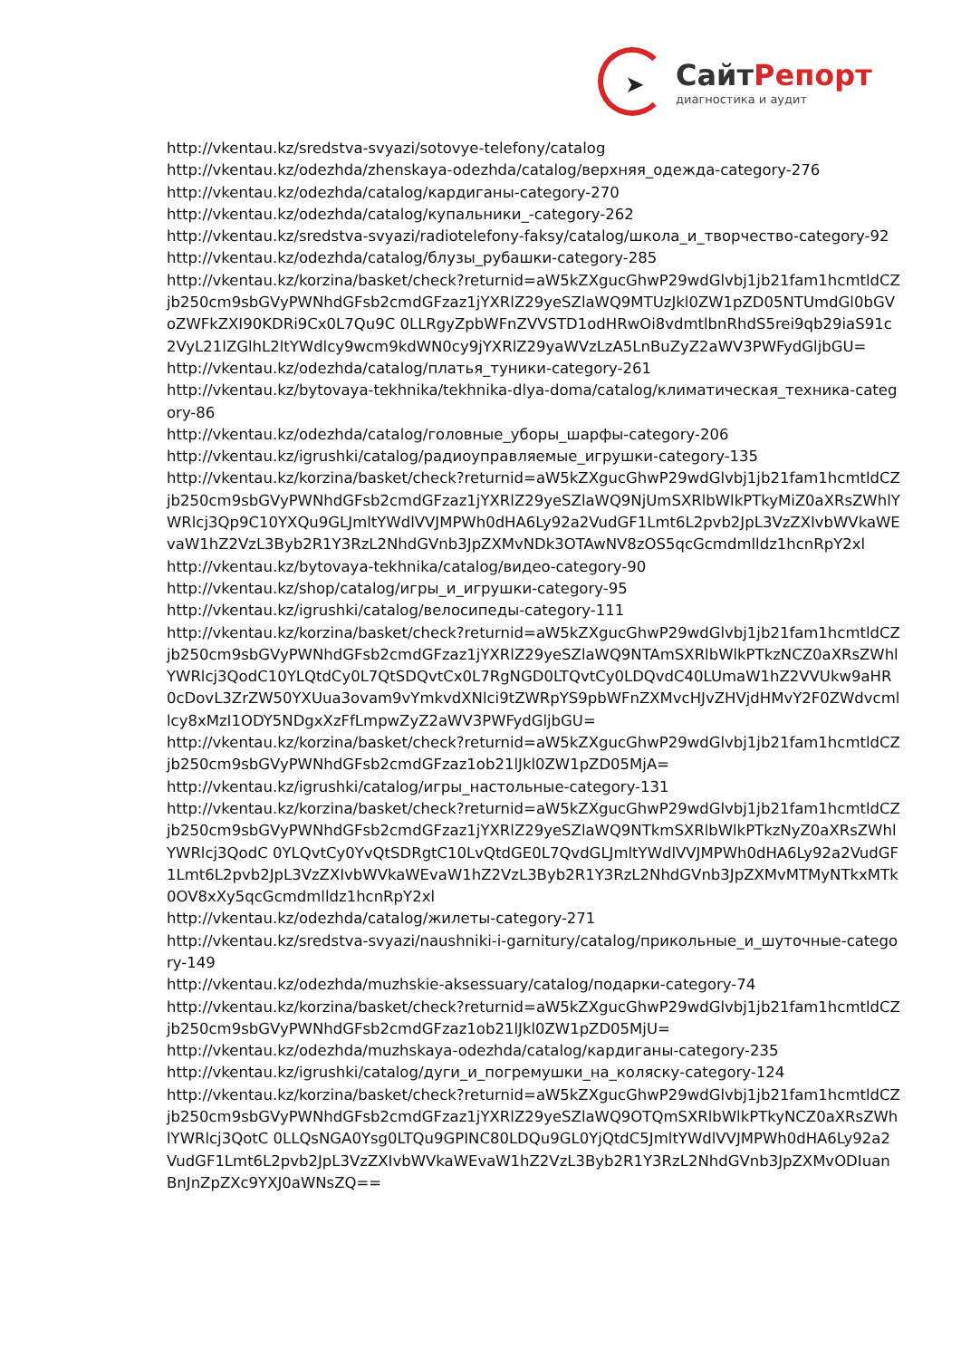➤
СайтРепорт
диагностика и аудит
http://vkentau.kz/sredstva-svyazi/sotovye-telefony/catalog
http://vkentau.kz/odezhda/zhenskaya-odezhda/catalog/верхняя_одежда-category-276
http://vkentau.kz/odezhda/catalog/кардиганы-category-270
http://vkentau.kz/odezhda/catalog/купальники_-category-262
http://vkentau.kz/sredstva-svyazi/radiotelefony-faksy/catalog/школа_и_творчество-category-92
http://vkentau.kz/odezhda/catalog/блузы_рубашки-category-285
http://vkentau.kz/korzina/basket/check?returnid=aW5kZXgucGhwP29wdGlvbj1jb21fam1hcmtldCZjb250cm9sbGVyPWNhdGFsb2cmdGFzaz1jYXRlZ29yeSZlaWQ9MTUzJkl0ZW1pZD05NTUmdGl0bGVoZWFkZXI90KDRi9Cx0L7Qu9C 0LLRgyZpbWFnZVVSTD1odHRwOi8vdmtlbnRhdS5rei9qb29iaS91c2VyL21lZGlhL2ltYWdlcy9wcm9kdWN0cy9jYXRlZ29yaWVzLzA5LnBuZyZ2aWV3PWFydGljbGU=
http://vkentau.kz/odezhda/catalog/платья_туники-category-261
http://vkentau.kz/bytovaya-tekhnika/tekhnika-dlya-doma/catalog/климатическая_техника-category-86
http://vkentau.kz/odezhda/catalog/головные_уборы_шарфы-category-206
http://vkentau.kz/igrushki/catalog/радиоуправляемые_игрушки-category-135
http://vkentau.kz/korzina/basket/check?returnid=aW5kZXgucGhwP29wdGlvbj1jb21fam1hcmtldCZjb250cm9sbGVyPWNhdGFsb2cmdGFzaz1jYXRlZ29yeSZlaWQ9NjUmSXRlbWlkPTkyMiZ0aXRsZWhlYWRlcj3Qp9C10YXQu9GLJmltYWdlVVJMPWh0dHA6Ly92a2VudGF1Lmt6L2pvb2JpL3VzZXIvbWVkaWEvaW1hZ2VzL3Byb2R1Y3RzL2NhdGVnb3JpZXMvNDk3OTAwNV8zOS5qcGcmdmlldz1hcnRpY2xl
http://vkentau.kz/bytovaya-tekhnika/catalog/видео-category-90
http://vkentau.kz/shop/catalog/игры_и_игрушки-category-95
http://vkentau.kz/igrushki/catalog/велосипеды-category-111
http://vkentau.kz/korzina/basket/check?returnid=aW5kZXgucGhwP29wdGlvbj1jb21fam1hcmtldCZjb250cm9sbGVyPWNhdGFsb2cmdGFzaz1jYXRlZ29yeSZlaWQ9NTAmSXRlbWlkPTkzNCZ0aXRsZWhlYWRlcj3QodC10YLQtdCy0L7QtSDQvtCx0L7RgNGD0LTQvtCy0LDQvdC40LUmaW1hZ2VVUkw9aHR0cDovL3ZrZW50YXUua3ovam9vYmkvdXNlci9tZWRpYS9pbWFnZXMvcHJvZHVjdHMvY2F0ZWdvcmllcy8xMzI1ODY5NDgxXzFfLmpwZyZ2aWV3PWFydGljbGU=
http://vkentau.kz/korzina/basket/check?returnid=aW5kZXgucGhwP29wdGlvbj1jb21fam1hcmtldCZjb250cm9sbGVyPWNhdGFsb2cmdGFzaz1ob21lJkl0ZW1pZD05MjA=
http://vkentau.kz/igrushki/catalog/игры_настольные-category-131
http://vkentau.kz/korzina/basket/check?returnid=aW5kZXgucGhwP29wdGlvbj1jb21fam1hcmtldCZjb250cm9sbGVyPWNhdGFsb2cmdGFzaz1jYXRlZ29yeSZlaWQ9NTkmSXRlbWlkPTkzNyZ0aXRsZWhlYWRlcj3QodC 0YLQvtCy0YvQtSDRgtC10LvQtdGE0L7QvdGLJmltYWdlVVJMPWh0dHA6Ly92a2VudGF1Lmt6L2pvb2JpL3VzZXIvbWVkaWEvaW1hZ2VzL3Byb2R1Y3RzL2NhdGVnb3JpZXMvMTMyNTkxMTk0OV8xXy5qcGcmdmlldz1hcnRpY2xl
http://vkentau.kz/odezhda/catalog/жилеты-category-271
http://vkentau.kz/sredstva-svyazi/naushniki-i-garnitury/catalog/прикольные_и_шуточные-category-149
http://vkentau.kz/odezhda/muzhskie-aksessuary/catalog/подарки-category-74
http://vkentau.kz/korzina/basket/check?returnid=aW5kZXgucGhwP29wdGlvbj1jb21fam1hcmtldCZjb250cm9sbGVyPWNhdGFsb2cmdGFzaz1ob21lJkl0ZW1pZD05MjU=
http://vkentau.kz/odezhda/muzhskaya-odezhda/catalog/кардиганы-category-235
http://vkentau.kz/igrushki/catalog/дуги_и_погремушки_на_коляску-category-124
http://vkentau.kz/korzina/basket/check?returnid=aW5kZXgucGhwP29wdGlvbj1jb21fam1hcmtldCZjb250cm9sbGVyPWNhdGFsb2cmdGFzaz1jYXRlZ29yeSZlaWQ9OTQmSXRlbWlkPTkyNCZ0aXRsZWhlYWRlcj3QotC 0LLQsNGA0Ysg0LTQu9GPINC80LDQu9GL0YjQtdC5JmltYWdlVVJMPWh0dHA6Ly92a2VudGF1Lmt6L2pvb2JpL3VzZXIvbWVkaWEvaW1hZ2VzL3Byb2R1Y3RzL2NhdGVnb3JpZXMvODIuanBnJnZpZXc9YXJ0aWNsZQ==